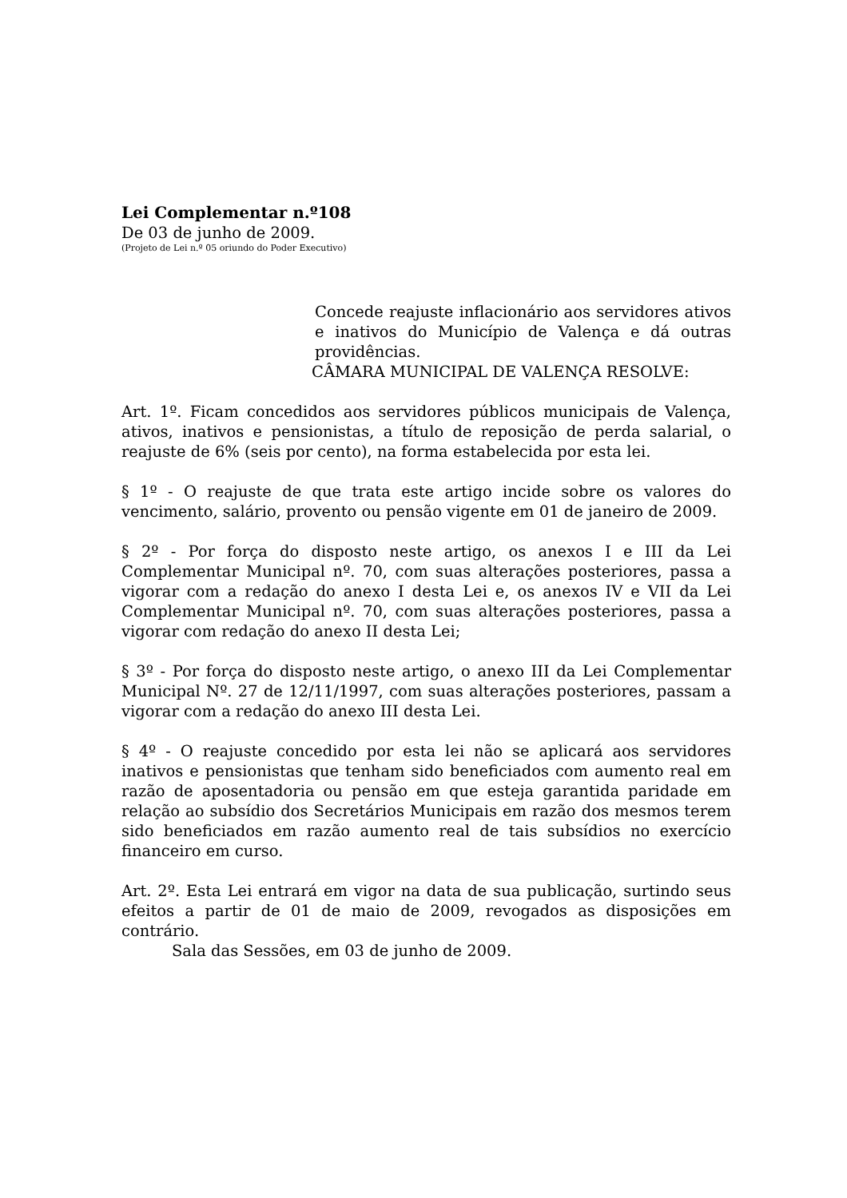Lei Complementar n.º108
De 03 de junho de 2009.
(Projeto de Lei n.º 05 oriundo do Poder Executivo)
Concede reajuste inflacionário aos servidores ativos e inativos do Município de Valença e dá outras providências.
CÂMARA MUNICIPAL DE VALENÇA RESOLVE:
Art. 1º. Ficam concedidos aos servidores públicos municipais de Valença, ativos, inativos e pensionistas, a título de reposição de perda salarial, o reajuste de 6% (seis por cento), na forma estabelecida por esta lei.
§ 1º - O reajuste de que trata este artigo incide sobre os valores do vencimento, salário, provento ou pensão vigente em 01 de janeiro de 2009.
§ 2º - Por força do disposto neste artigo, os anexos I e III da Lei Complementar Municipal nº. 70, com suas alterações posteriores, passa a vigorar com a redação do anexo I desta Lei e, os anexos IV e VII da Lei Complementar Municipal nº. 70, com suas alterações posteriores, passa a vigorar com redação do anexo II desta Lei;
§ 3º - Por força do disposto neste artigo, o anexo III da Lei Complementar Municipal Nº. 27 de 12/11/1997, com suas alterações posteriores, passam a vigorar com a redação do anexo III desta Lei.
§ 4º - O reajuste concedido por esta lei não se aplicará aos servidores inativos e pensionistas que tenham sido beneficiados com aumento real em razão de aposentadoria ou pensão em que esteja garantida paridade em relação ao subsídio dos Secretários Municipais em razão dos mesmos terem sido beneficiados em razão aumento real de tais subsídios no exercício financeiro em curso.
Art. 2º. Esta Lei entrará em vigor na data de sua publicação, surtindo seus efeitos a partir de 01 de maio de 2009, revogados as disposições em contrário.
Sala das Sessões, em 03 de junho de 2009.